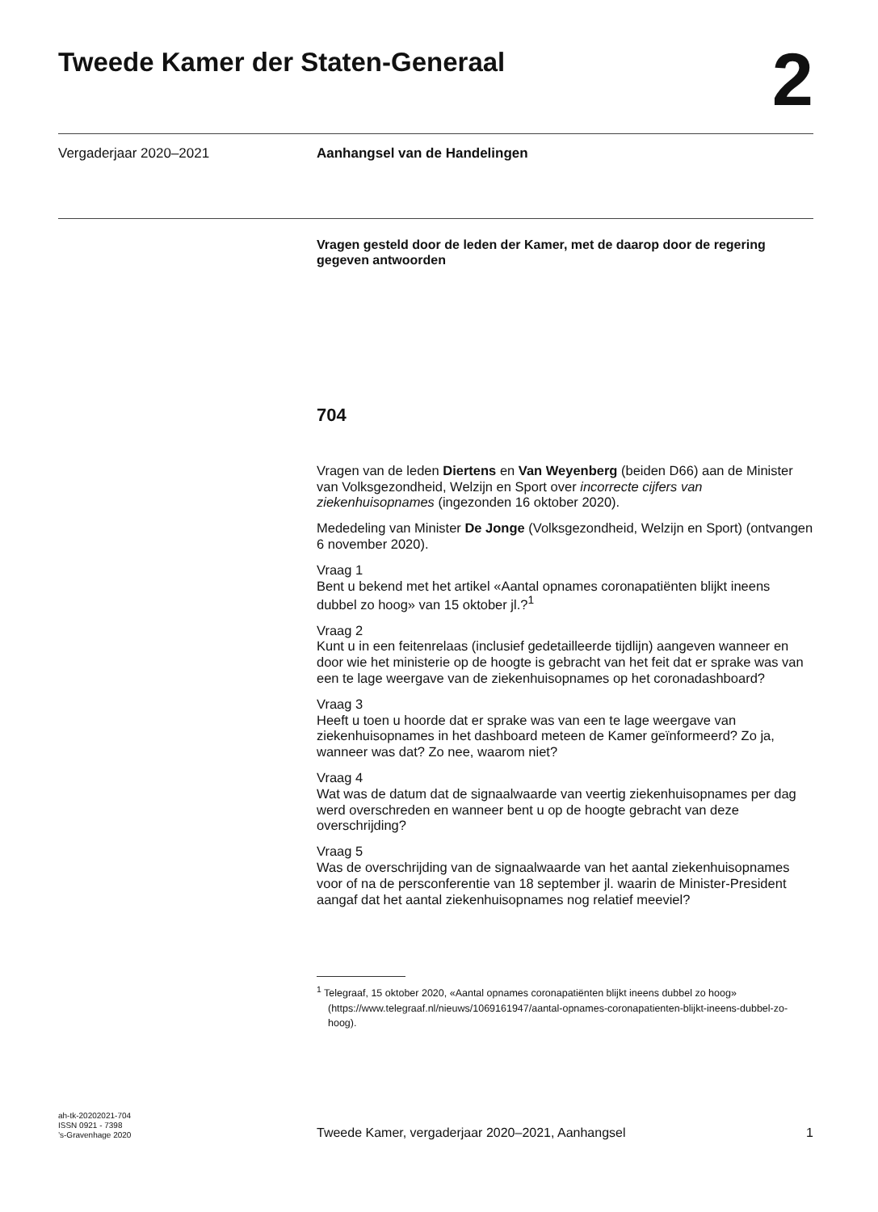Tweede Kamer der Staten-Generaal
2
Vergaderjaar 2020–2021 Aanhangsel van de Handelingen
Vragen gesteld door de leden der Kamer, met de daarop door de regering gegeven antwoorden
704
Vragen van de leden Diertens en Van Weyenberg (beiden D66) aan de Minister van Volksgezondheid, Welzijn en Sport over incorrecte cijfers van ziekenhuisopnames (ingezonden 16 oktober 2020).
Mededeling van Minister De Jonge (Volksgezondheid, Welzijn en Sport) (ontvangen 6 november 2020).
Vraag 1
Bent u bekend met het artikel «Aantal opnames coronapatiënten blijkt ineens dubbel zo hoog» van 15 oktober jl.?<sup>1</sup>
Vraag 2
Kunt u in een feitenrelaas (inclusief gedetailleerde tijdlijn) aangeven wanneer en door wie het ministerie op de hoogte is gebracht van het feit dat er sprake was van een te lage weergave van de ziekenhuisopnames op het coronadashboard?
Vraag 3
Heeft u toen u hoorde dat er sprake was van een te lage weergave van ziekenhuisopnames in het dashboard meteen de Kamer geïnformeerd? Zo ja, wanneer was dat? Zo nee, waarom niet?
Vraag 4
Wat was de datum dat de signaalwaarde van veertig ziekenhuisopnames per dag werd overschreden en wanneer bent u op de hoogte gebracht van deze overschrijding?
Vraag 5
Was de overschrijding van de signaalwaarde van het aantal ziekenhuisopnames voor of na de persconferentie van 18 september jl. waarin de Minister-President aangaf dat het aantal ziekenhuisopnames nog relatief meeviel?
<sup>1</sup> Telegraaf, 15 oktober 2020, «Aantal opnames coronapatiënten blijkt ineens dubbel zo hoog» (https://www.telegraaf.nl/nieuws/1069161947/aantal-opnames-coronapatienten-blijkt-ineens-dubbel-zo-hoog).
ah-tk-20202021-704
ISSN 0921 - 7398
’s-Gravenhage 2020
Tweede Kamer, vergaderjaar 2020–2021, Aanhangsel
1